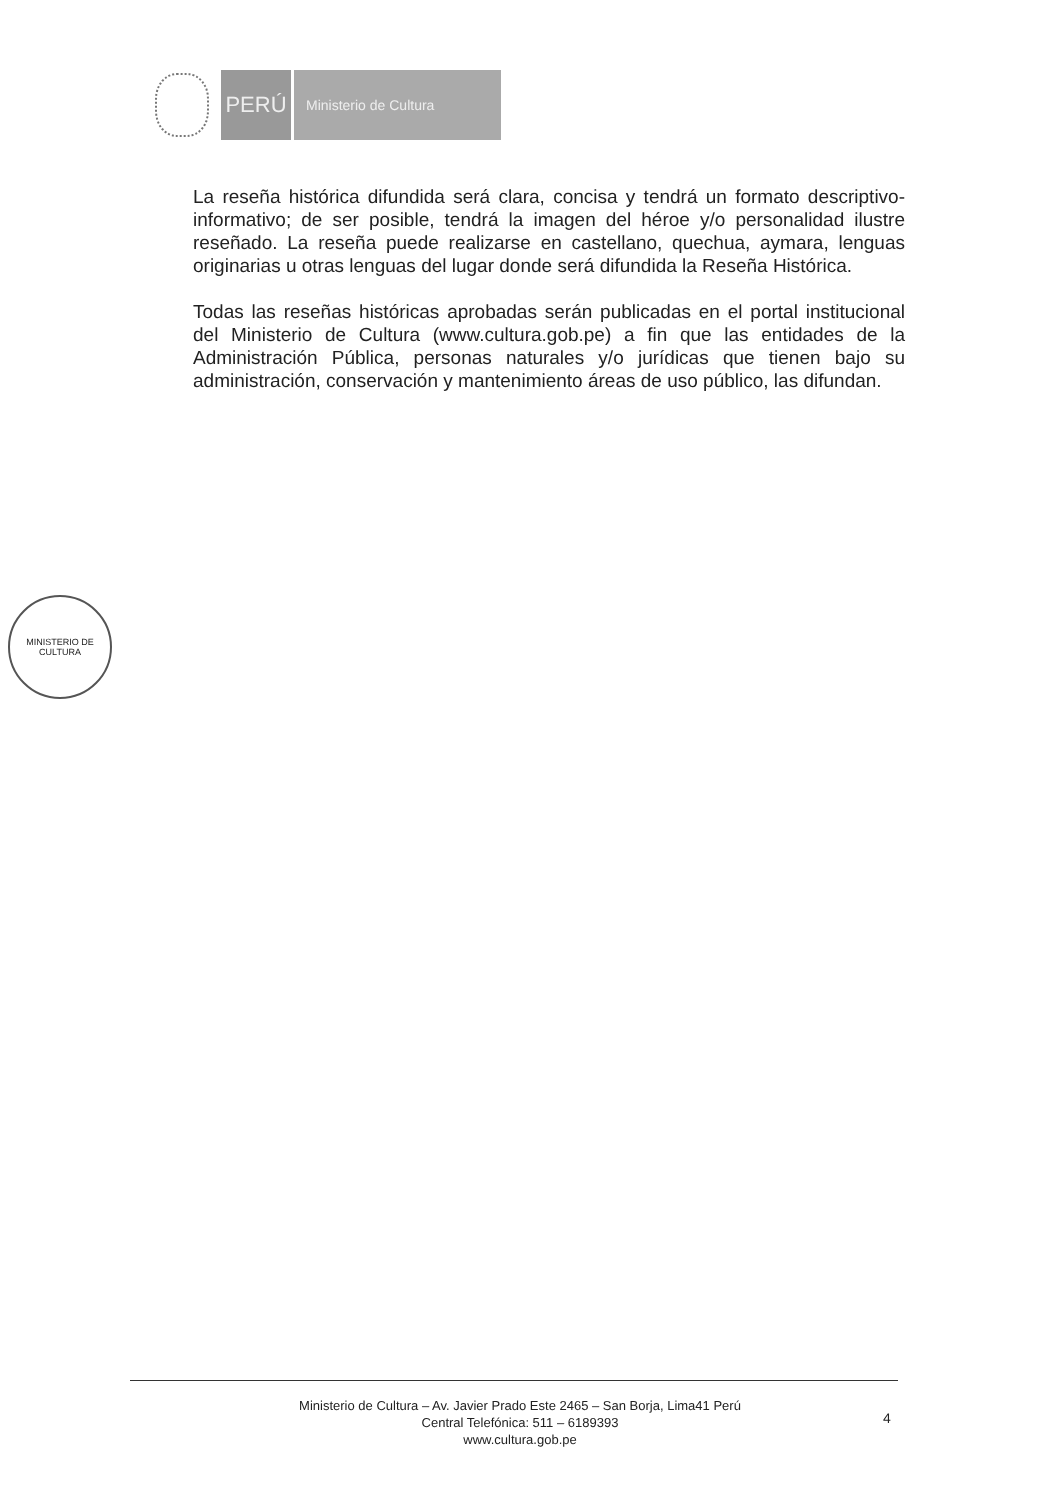PERÚ
Ministerio de Cultura
La reseña histórica difundida será clara, concisa y tendrá un formato descriptivo-informativo; de ser posible, tendrá la imagen del héroe y/o personalidad ilustre reseñado. La reseña puede realizarse en castellano, quechua, aymara, lenguas originarias u otras lenguas del lugar donde será difundida la Reseña Histórica.
Todas las reseñas históricas aprobadas serán publicadas en el portal institucional del Ministerio de Cultura (www.cultura.gob.pe) a fin que las entidades de la Administración Pública, personas naturales y/o jurídicas que tienen bajo su administración, conservación y mantenimiento áreas de uso público, las difundan.
MINISTERIO DE CULTURA
Ministerio de Cultura – Av. Javier Prado Este 2465 – San Borja, Lima41 Perú
Central Telefónica: 511 – 6189393
www.cultura.gob.pe
4